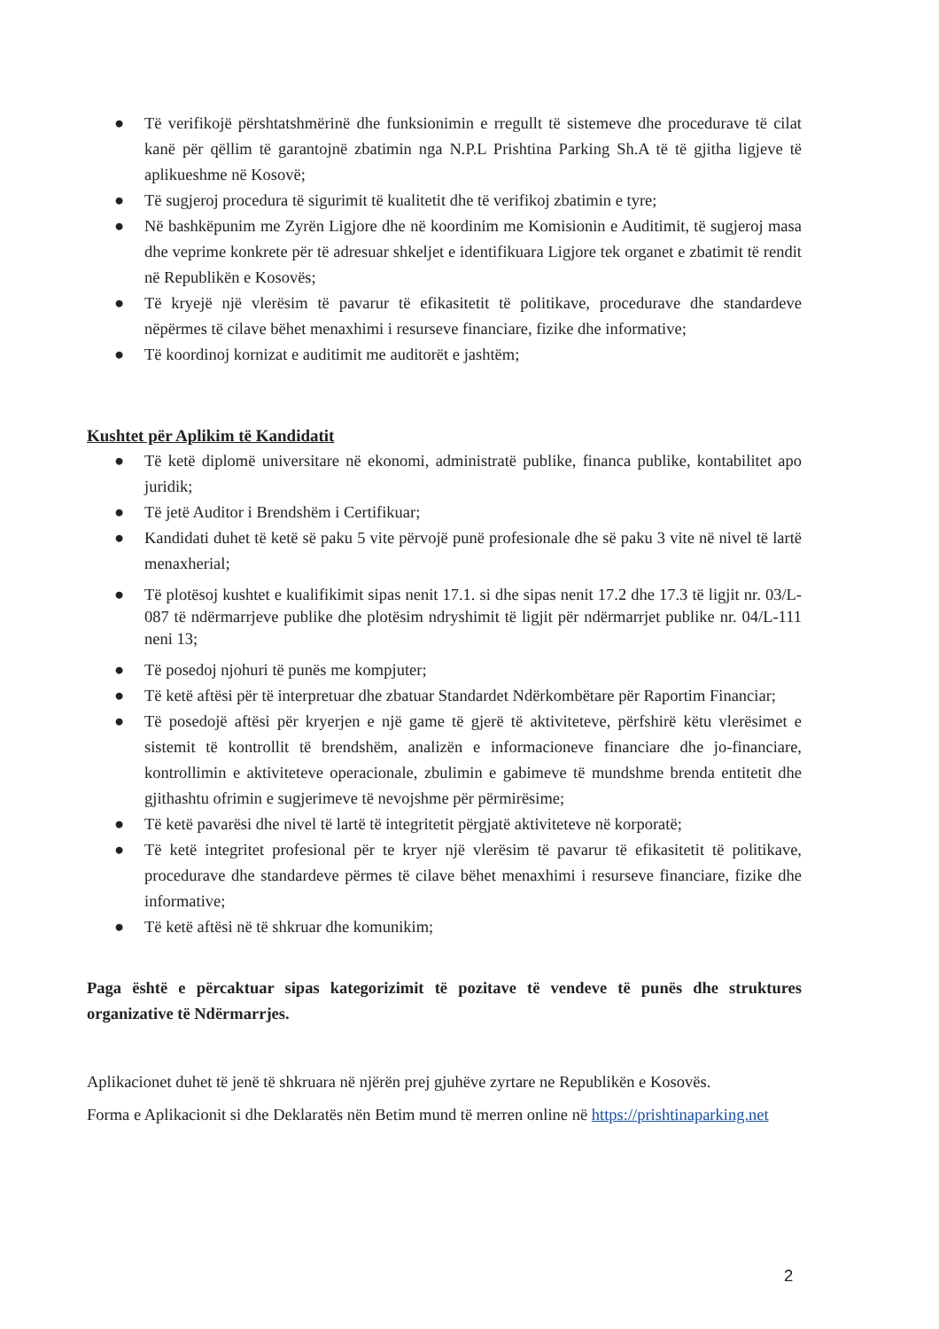● Të verifikojë përshtatshmërinë dhe funksionimin e rregullt të sistemeve dhe procedurave të cilat kanë për qëllim të garantojnë zbatimin nga N.P.L Prishtina Parking Sh.A të të gjitha ligjeve të aplikueshme në Kosovë;
● Të sugjeroj procedura të sigurimit të kualitetit dhe të verifikoj zbatimin e tyre;
● Në bashkëpunim me Zyrën Ligjore dhe në koordinim me Komisionin e Auditimit, të sugjeroj masa dhe veprime konkrete për të adresuar shkeljet e identifikuara Ligjore tek organet e zbatimit të rendit në Republikën e Kosovës;
● Të kryejë një vlerësim të pavarur të efikasitetit të politikave, procedurave dhe standardeve nëpërmes të cilave bëhet menaxhimi i resurseve financiare, fizike dhe informative;
● Të koordinoj kornizat e auditimit me auditorët e jashtëm;
Kushtet për Aplikim të Kandidatit
● Të ketë diplomë universitare në ekonomi, administratë publike, financa publike, kontabilitet apo juridik;
● Të jetë Auditor i Brendshëm i Certifikuar;
● Kandidati duhet të ketë së paku 5 vite përvojë punë profesionale dhe së paku 3 vite në nivel të lartë menaxherial;
● Të plotësoj kushtet e kualifikimit sipas nenit 17.1. si dhe sipas nenit 17.2 dhe 17.3 të ligjit nr. 03/L-087 të ndërmarrjeve publike dhe plotësim ndryshimit të ligjit për ndërmarrjet publike nr. 04/L-111 neni 13;
● Të posedoj njohuri të punës me kompjuter;
● Të ketë aftësi për të interpretuar dhe zbatuar Standardet Ndërkombëtare për Raportim Financiar;
● Të posedojë aftësi për kryerjen e një game të gjerë të aktiviteteve, përfshirë këtu vlerësimet e sistemit të kontrollit të brendshëm, analizën e informacioneve financiare dhe jo-financiare, kontrollimin e aktiviteteve operacionale, zbulimin e gabimeve të mundshme brenda entitetit dhe gjithashtu ofrimin e sugjerimeve të nevojshme për përmirësime;
● Të ketë pavarësi dhe nivel të lartë të integritetit përgjatë aktiviteteve në korporatë;
● Të ketë integritet profesional për te kryer një vlerësim të pavarur të efikasitetit të politikave, procedurave dhe standardeve përmes të cilave bëhet menaxhimi i resurseve financiare, fizike dhe informative;
● Të ketë aftësi në të shkruar dhe komunikim;
Paga është e përcaktuar sipas kategorizimit të pozitave të vendeve të punës dhe struktures organizative të Ndërmarrjes.
Aplikacionet duhet të jenë të shkruara në njërën prej gjuhëve zyrtare ne Republikën e Kosovës.
Forma e Aplikacionit si dhe Deklaratës nën Betim mund të merren online në https://prishtinaparking.net
2